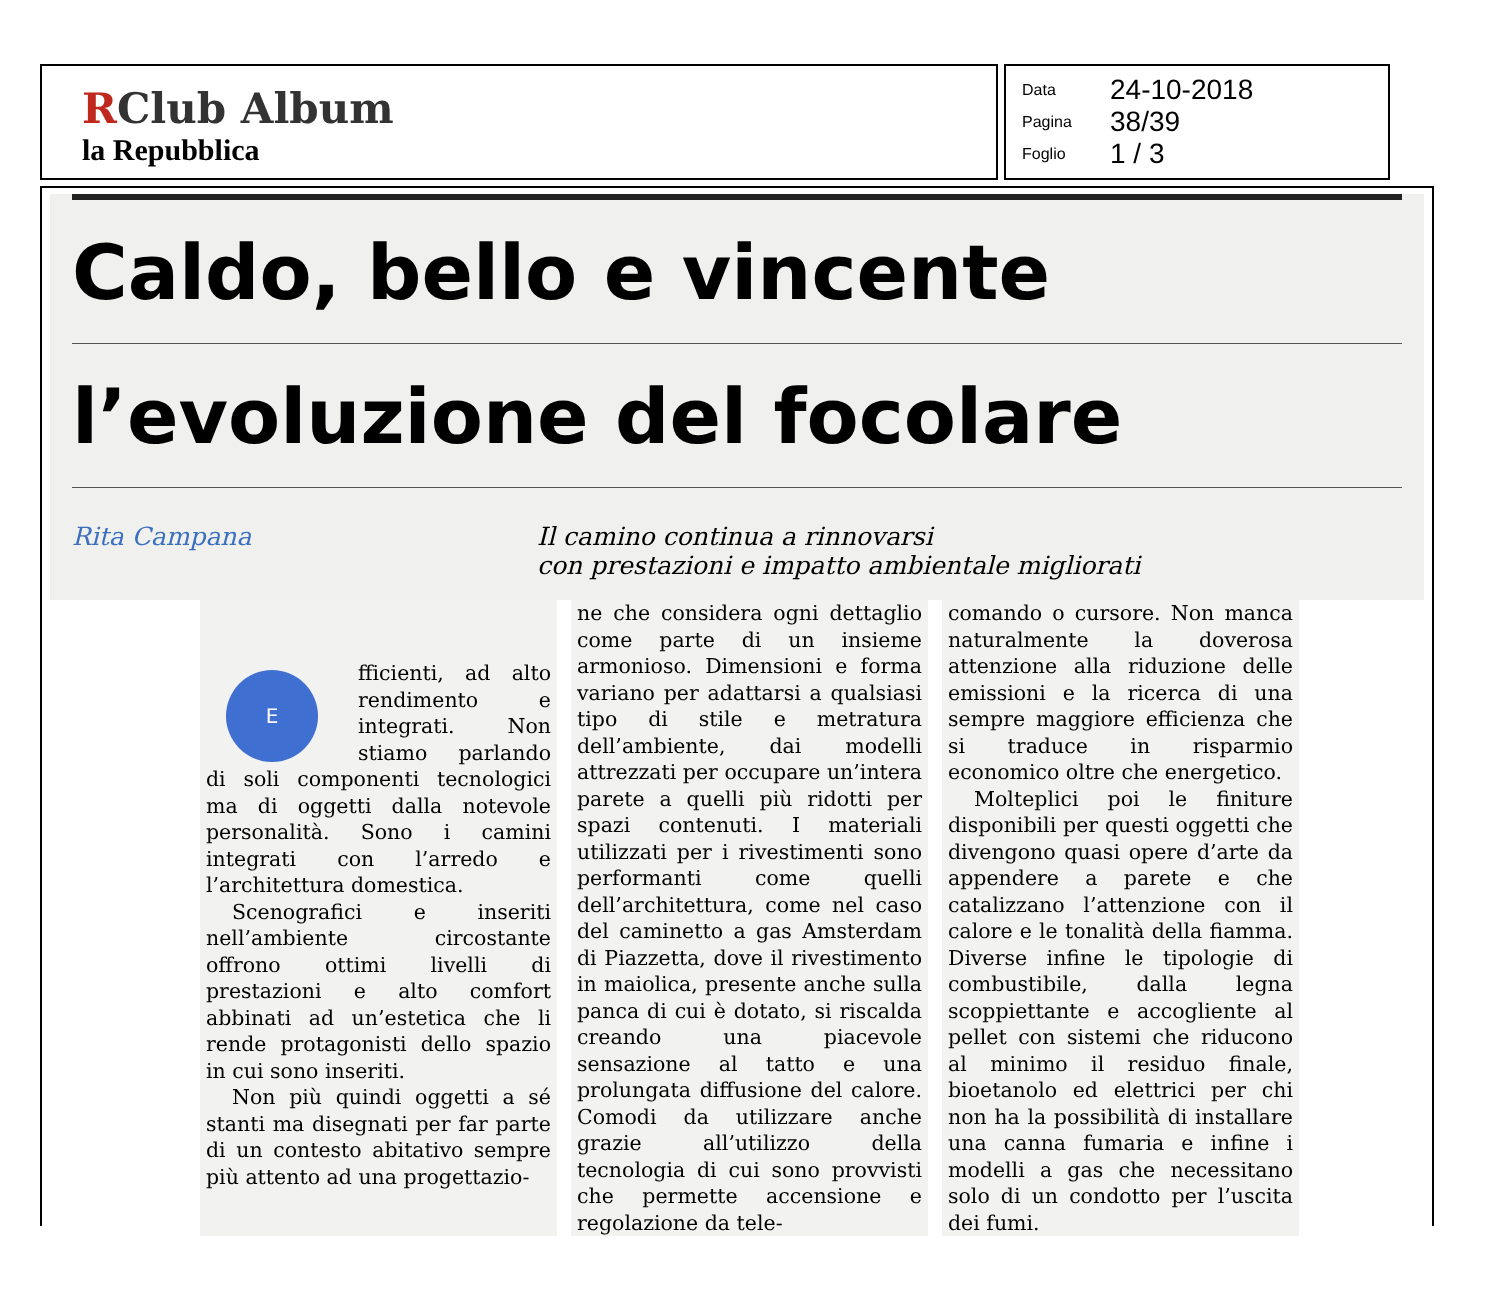RClub Album
la Repubblica
Data 24-10-2018
Pagina 38/39
Foglio 1 / 3
Caldo, bello e vincente
l’evoluzione del focolare
Rita Campana Il camino continua a rinnovarsi
con prestazioni e impatto ambientale migliorati
E
fficienti, ad alto rendimento e integrati. Non stiamo parlando di soli componenti tecnologici ma di oggetti dalla notevole personalità. Sono i camini integrati con l’arredo e l’architettura domestica.
Scenografici e inseriti nell’ambiente circostante offrono ottimi livelli di prestazioni e alto comfort abbinati ad un’estetica che li rende protagonisti dello spazio in cui sono inseriti.
Non più quindi oggetti a sé stanti ma disegnati per far parte di un contesto abitativo sempre più attento ad una progettazio-
ne che considera ogni dettaglio come parte di un insieme armonioso. Dimensioni e forma variano per adattarsi a qualsiasi tipo di stile e metratura dell’ambiente, dai modelli attrezzati per occupare un’intera parete a quelli più ridotti per spazi contenuti. I materiali utilizzati per i rivestimenti sono performanti come quelli dell’architettura, come nel caso del caminetto a gas Amsterdam di Piazzetta, dove il rivestimento in maiolica, presente anche sulla panca di cui è dotato, si riscalda creando una piacevole sensazione al tatto e una prolungata diffusione del calore. Comodi da utilizzare anche grazie all’utilizzo della tecnologia di cui sono provvisti che permette accensione e regolazione da tele-
comando o cursore. Non manca naturalmente la doverosa attenzione alla riduzione delle emissioni e la ricerca di una sempre maggiore efficienza che si traduce in risparmio economico oltre che energetico.
Molteplici poi le finiture disponibili per questi oggetti che divengono quasi opere d’arte da appendere a parete e che catalizzano l’attenzione con il calore e le tonalità della fiamma. Diverse infine le tipologie di combustibile, dalla legna scoppiettante e accogliente al pellet con sistemi che riducono al minimo il residuo finale, bioetanolo ed elettrici per chi non ha la possibilità di installare una canna fumaria e infine i modelli a gas che necessitano solo di un condotto per l’uscita dei fumi.